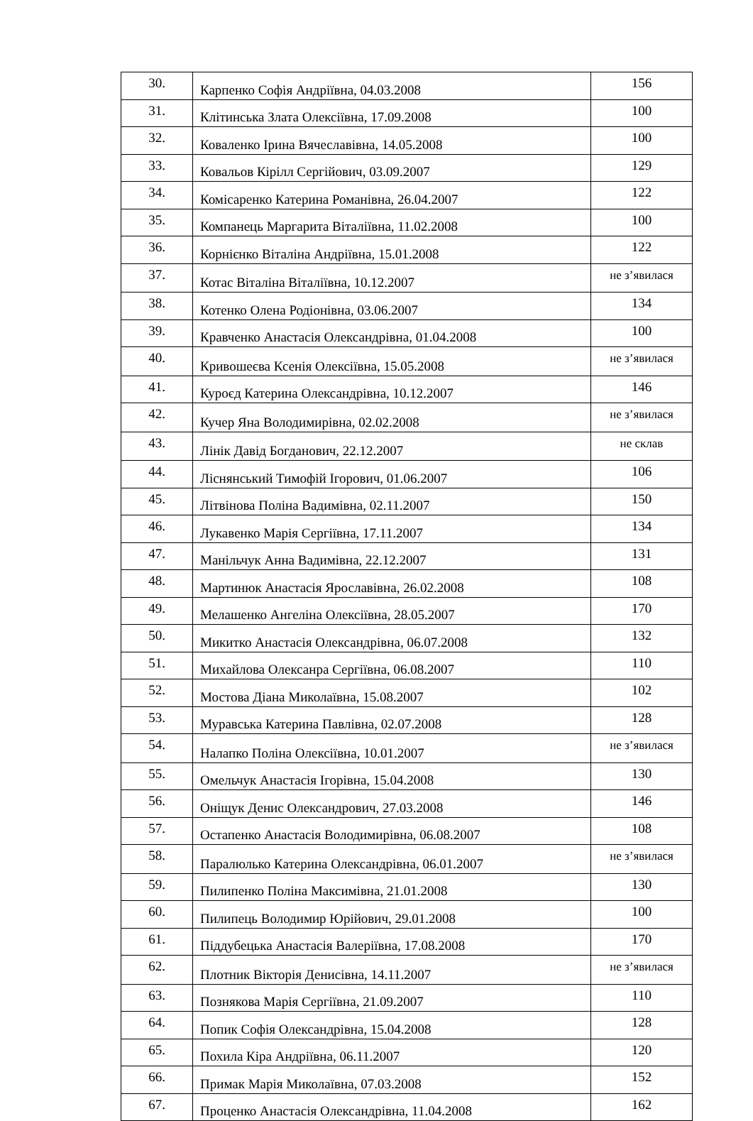| 30. | Карпенко Софія Андріївна, 04.03.2008 | 156 |
| 31. | Клітинська Злата Олексіївна, 17.09.2008 | 100 |
| 32. | Коваленко Ірина Вячеславівна, 14.05.2008 | 100 |
| 33. | Ковальов Кірілл Сергійович, 03.09.2007 | 129 |
| 34. | Комісаренко Катерина Романівна, 26.04.2007 | 122 |
| 35. | Компанець Маргарита Віталіївна, 11.02.2008 | 100 |
| 36. | Корнієнко Віталіна Андріївна, 15.01.2008 | 122 |
| 37. | Котас Віталіна Віталіївна, 10.12.2007 | не з’явилася |
| 38. | Котенко Олена Родіонівна, 03.06.2007 | 134 |
| 39. | Кравченко Анастасія Олександрівна, 01.04.2008 | 100 |
| 40. | Кривошеєва Ксенія Олексіївна, 15.05.2008 | не з’явилася |
| 41. | Куроєд Катерина Олександрівна, 10.12.2007 | 146 |
| 42. | Кучер Яна Володимирівна, 02.02.2008 | не з’явилася |
| 43. | Лінік Давід Богданович, 22.12.2007 | не склав |
| 44. | Ліснянський Тимофій Ігорович, 01.06.2007 | 106 |
| 45. | Літвінова Поліна Вадимівна, 02.11.2007 | 150 |
| 46. | Лукавенко Марія Сергіївна, 17.11.2007 | 134 |
| 47. | Манільчук Анна Вадимівна, 22.12.2007 | 131 |
| 48. | Мартинюк Анастасія Ярославівна, 26.02.2008 | 108 |
| 49. | Мелашенко Ангеліна Олексіївна, 28.05.2007 | 170 |
| 50. | Микитко Анастасія Олександрівна, 06.07.2008 | 132 |
| 51. | Михайлова Олексанра Сергіївна, 06.08.2007 | 110 |
| 52. | Мостова Діана Миколаївна, 15.08.2007 | 102 |
| 53. | Муравська Катерина Павлівна, 02.07.2008 | 128 |
| 54. | Налапко Поліна Олексіївна, 10.01.2007 | не з’явилася |
| 55. | Омельчук Анастасія Ігорівна, 15.04.2008 | 130 |
| 56. | Оніщук Денис Олександрович, 27.03.2008 | 146 |
| 57. | Остапенко Анастасія Володимирівна, 06.08.2007 | 108 |
| 58. | Паралюлько Катерина Олександрівна, 06.01.2007 | не з’явилася |
| 59. | Пилипенко Поліна Максимівна, 21.01.2008 | 130 |
| 60. | Пилипець Володимир Юрійович, 29.01.2008 | 100 |
| 61. | Піддубецька Анастасія Валеріївна, 17.08.2008 | 170 |
| 62. | Плотник Вікторія Денисівна, 14.11.2007 | не з’явилася |
| 63. | Познякова Марія Сергіївна, 21.09.2007 | 110 |
| 64. | Попик Софія Олександрівна, 15.04.2008 | 128 |
| 65. | Похила Кіра Андріївна, 06.11.2007 | 120 |
| 66. | Примак Марія Миколаївна, 07.03.2008 | 152 |
| 67. | Проценко Анастасія Олександрівна, 11.04.2008 | 162 |